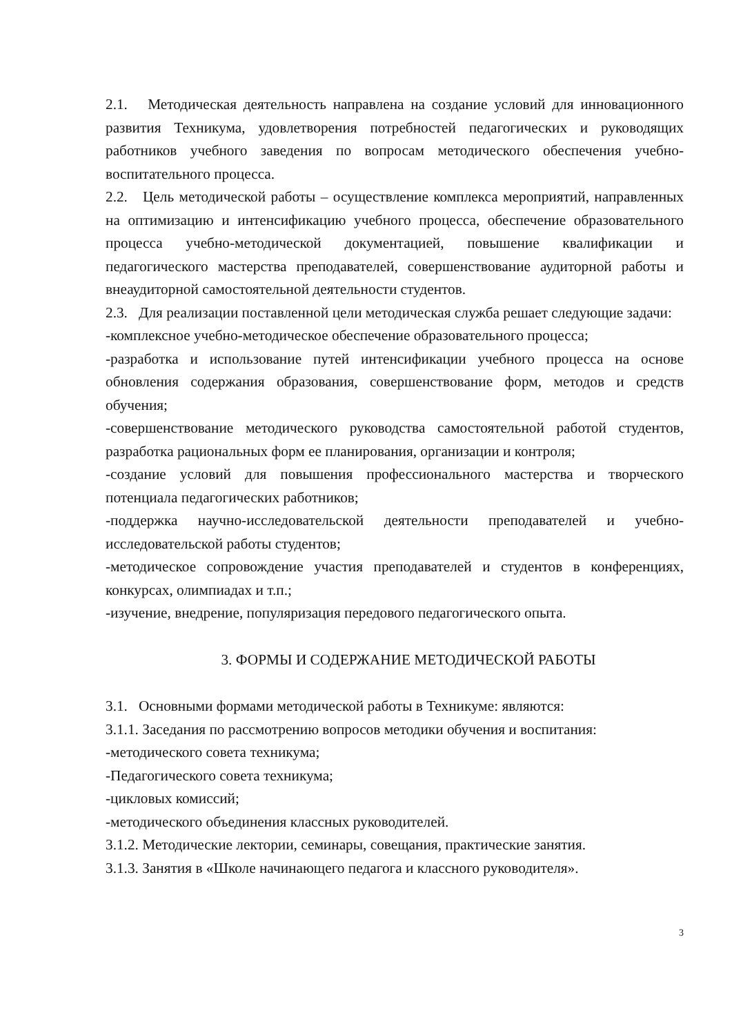2.1. Методическая деятельность направлена на создание условий для инновационного развития Техникума, удовлетворения потребностей педагогических и руководящих работников учебного заведения по вопросам методического обеспечения учебно-воспитательного процесса.
2.2. Цель методической работы – осуществление комплекса мероприятий, направленных на оптимизацию и интенсификацию учебного процесса, обеспечение образовательного процесса учебно-методической документацией, повышение квалификации и педагогического мастерства преподавателей, совершенствование аудиторной работы и внеаудиторной самостоятельной деятельности студентов.
2.3. Для реализации поставленной цели методическая служба решает следующие задачи:
-комплексное учебно-методическое обеспечение образовательного процесса;
-разработка и использование путей интенсификации учебного процесса на основе обновления содержания образования, совершенствование форм, методов и средств обучения;
-совершенствование методического руководства самостоятельной работой студентов, разработка рациональных форм ее планирования, организации и контроля;
-создание условий для повышения профессионального мастерства и творческого потенциала педагогических работников;
-поддержка научно-исследовательской деятельности преподавателей и учебно-исследовательской работы студентов;
-методическое сопровождение участия преподавателей и студентов в конференциях, конкурсах, олимпиадах и т.п.;
-изучение, внедрение, популяризация передового педагогического опыта.
3. ФОРМЫ И СОДЕРЖАНИЕ МЕТОДИЧЕСКОЙ РАБОТЫ
3.1. Основными формами методической работы в Техникуме: являются:
3.1.1. Заседания по рассмотрению вопросов методики обучения и воспитания:
-методического совета техникума;
-Педагогического совета техникума;
-цикловых комиссий;
-методического объединения классных руководителей.
3.1.2. Методические лектории, семинары, совещания, практические занятия.
3.1.3. Занятия в «Школе начинающего педагога и классного руководителя».
3